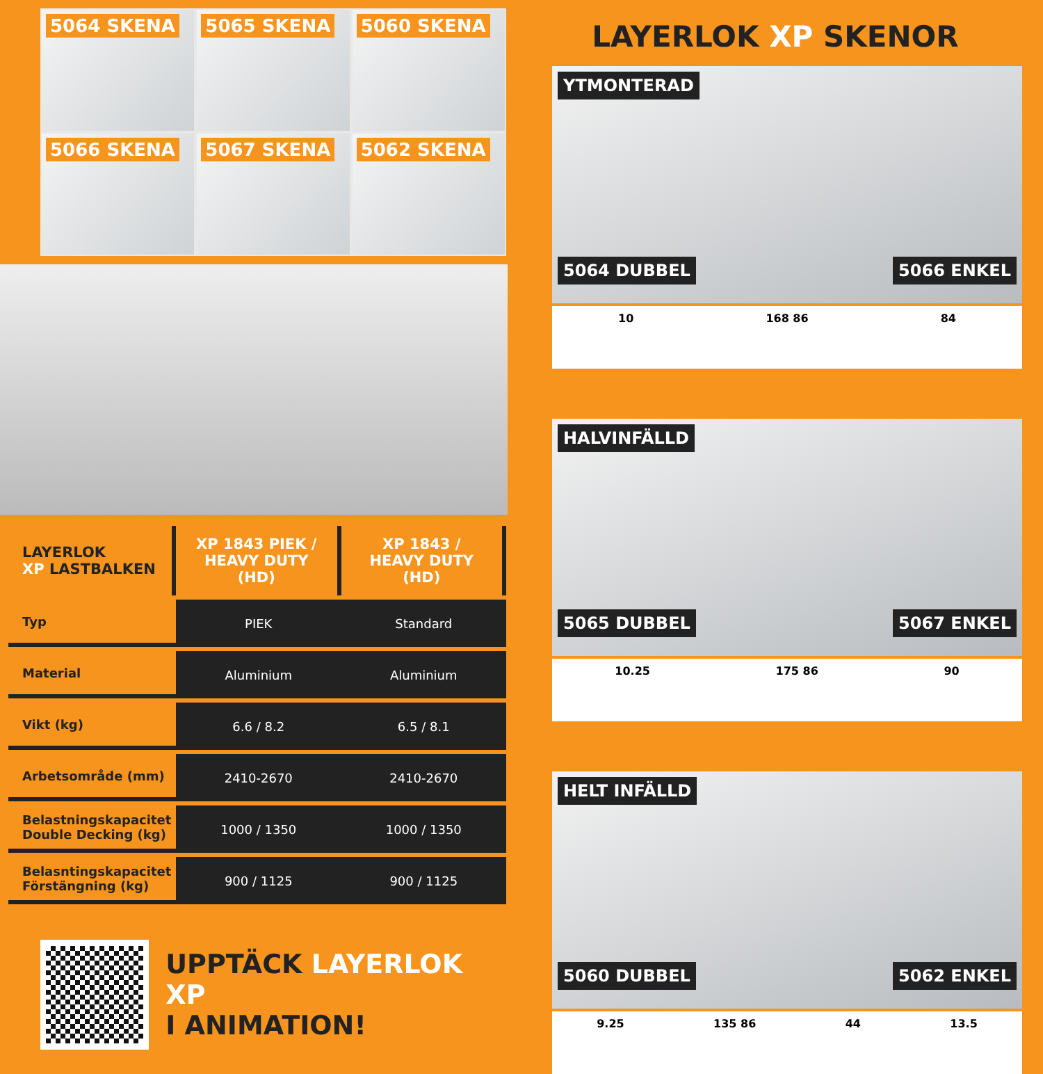5064 SKENA
5065 SKENA
5060 SKENA
5066 SKENA
5067 SKENA
5062 SKENA
| LAYERLOK XP LASTBALKEN | XP 1843 PIEK / HEAVY DUTY (HD) | XP 1843 / HEAVY DUTY (HD) |
| --- | --- | --- |
| Typ | PIEK | Standard |
| Material | Aluminium | Aluminium |
| Vikt (kg) | 6.6 / 8.2 | 6.5 / 8.1 |
| Arbetsområde (mm) | 2410-2670 | 2410-2670 |
| Belastningskapacitet Double Decking (kg) | 1000 / 1350 | 1000 / 1350 |
| Belasntingskapacitet Förstängning (kg) | 900 / 1125 | 900 / 1125 |
UPPTÄCK LAYERLOK XP
I ANIMATION!
LAYERLOK XP SKENOR
YTMONTERAD
5064 DUBBEL 5066 ENKEL
10 168 86 84
HALVINFÄLLD
5065 DUBBEL 5067 ENKEL
10.25 175 86 90
HELT INFÄLLD
5060 DUBBEL 5062 ENKEL
9.25 135 86 44 13.5